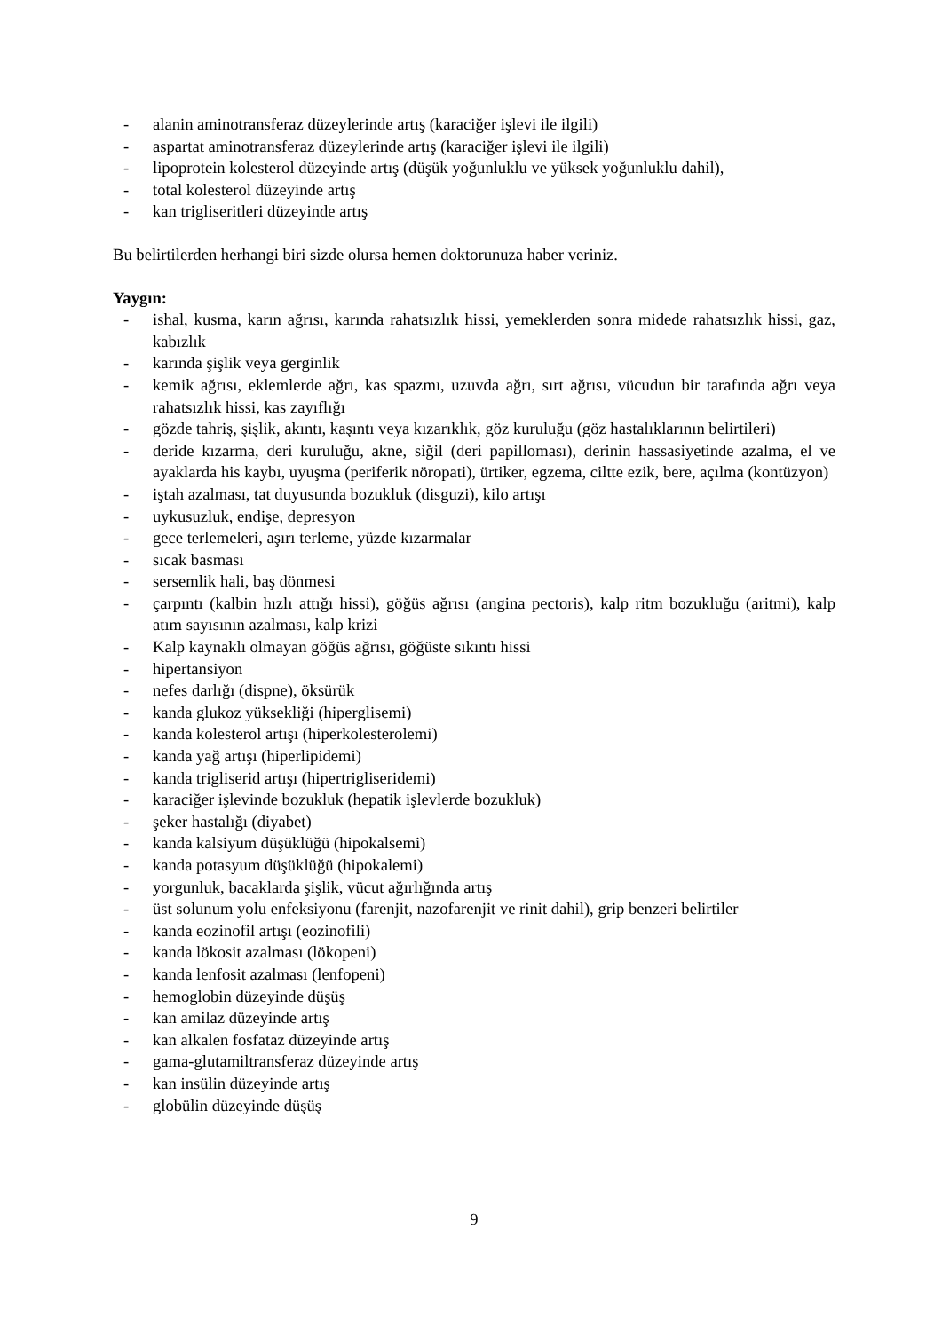- alanin aminotransferaz düzeylerinde artış (karaciğer işlevi ile ilgili)
- aspartat aminotransferaz düzeylerinde artış (karaciğer işlevi ile ilgili)
- lipoprotein kolesterol düzeyinde artış (düşük yoğunluklu ve yüksek yoğunluklu dahil),
- total kolesterol düzeyinde artış
- kan trigliseritleri düzeyinde artış
Bu belirtilerden herhangi biri sizde olursa hemen doktorunuza haber veriniz.
Yaygın:
- ishal, kusma, karın ağrısı, karında rahatsızlık hissi, yemeklerden sonra midede rahatsızlık hissi, gaz, kabızlık
- karında şişlik veya gerginlik
- kemik ağrısı, eklemlerde ağrı, kas spazmı, uzuvda ağrı, sırt ağrısı, vücudun bir tarafında ağrı veya rahatsızlık hissi, kas zayıflığı
- gözde tahriş, şişlik, akıntı, kaşıntı veya kızarıklık, göz kuruluğu (göz hastalıklarının belirtileri)
- deride kızarma, deri kuruluğu, akne, siğil (deri papilloması), derinin hassasiyetinde azalma, el ve ayaklarda his kaybı, uyuşma (periferik nöropati), ürtiker, egzema, ciltte ezik, bere, açılma (kontüzyon)
- iştah azalması, tat duyusunda bozukluk (disguzi), kilo artışı
- uykusuzluk, endişe, depresyon
- gece terlemeleri, aşırı terleme, yüzde kızarmalar
- sıcak basması
- sersemlik hali, baş dönmesi
- çarpıntı (kalbin hızlı attığı hissi), göğüs ağrısı (angina pectoris), kalp ritm bozukluğu (aritmi), kalp atım sayısının azalması, kalp krizi
- Kalp kaynaklı olmayan göğüs ağrısı, göğüste sıkıntı hissi
- hipertansiyon
- nefes darlığı (dispne), öksürük
- kanda glukoz yüksekliği (hiperglisemi)
- kanda kolesterol artışı (hiperkolesterolemi)
- kanda yağ artışı (hiperlipidemi)
- kanda trigliserid artışı (hipertrigliseridemi)
- karaciğer işlevinde bozukluk (hepatik işlevlerde bozukluk)
- şeker hastalığı (diyabet)
- kanda kalsiyum düşüklüğü (hipokalsemi)
- kanda potasyum düşüklüğü (hipokalemi)
- yorgunluk, bacaklarda şişlik, vücut ağırlığında artış
- üst solunum yolu enfeksiyonu (farenjit, nazofarenjit ve rinit dahil), grip benzeri belirtiler
- kanda eozinofil artışı (eozinofili)
- kanda lökosit azalması (lökopeni)
- kanda lenfosit azalması (lenfopeni)
- hemoglobin düzeyinde düşüş
- kan amilaz düzeyinde artış
- kan alkalen fosfataz düzeyinde artış
- gama-glutamiltransferaz düzeyinde artış
- kan insülin düzeyinde artış
- globülin düzeyinde düşüş
9